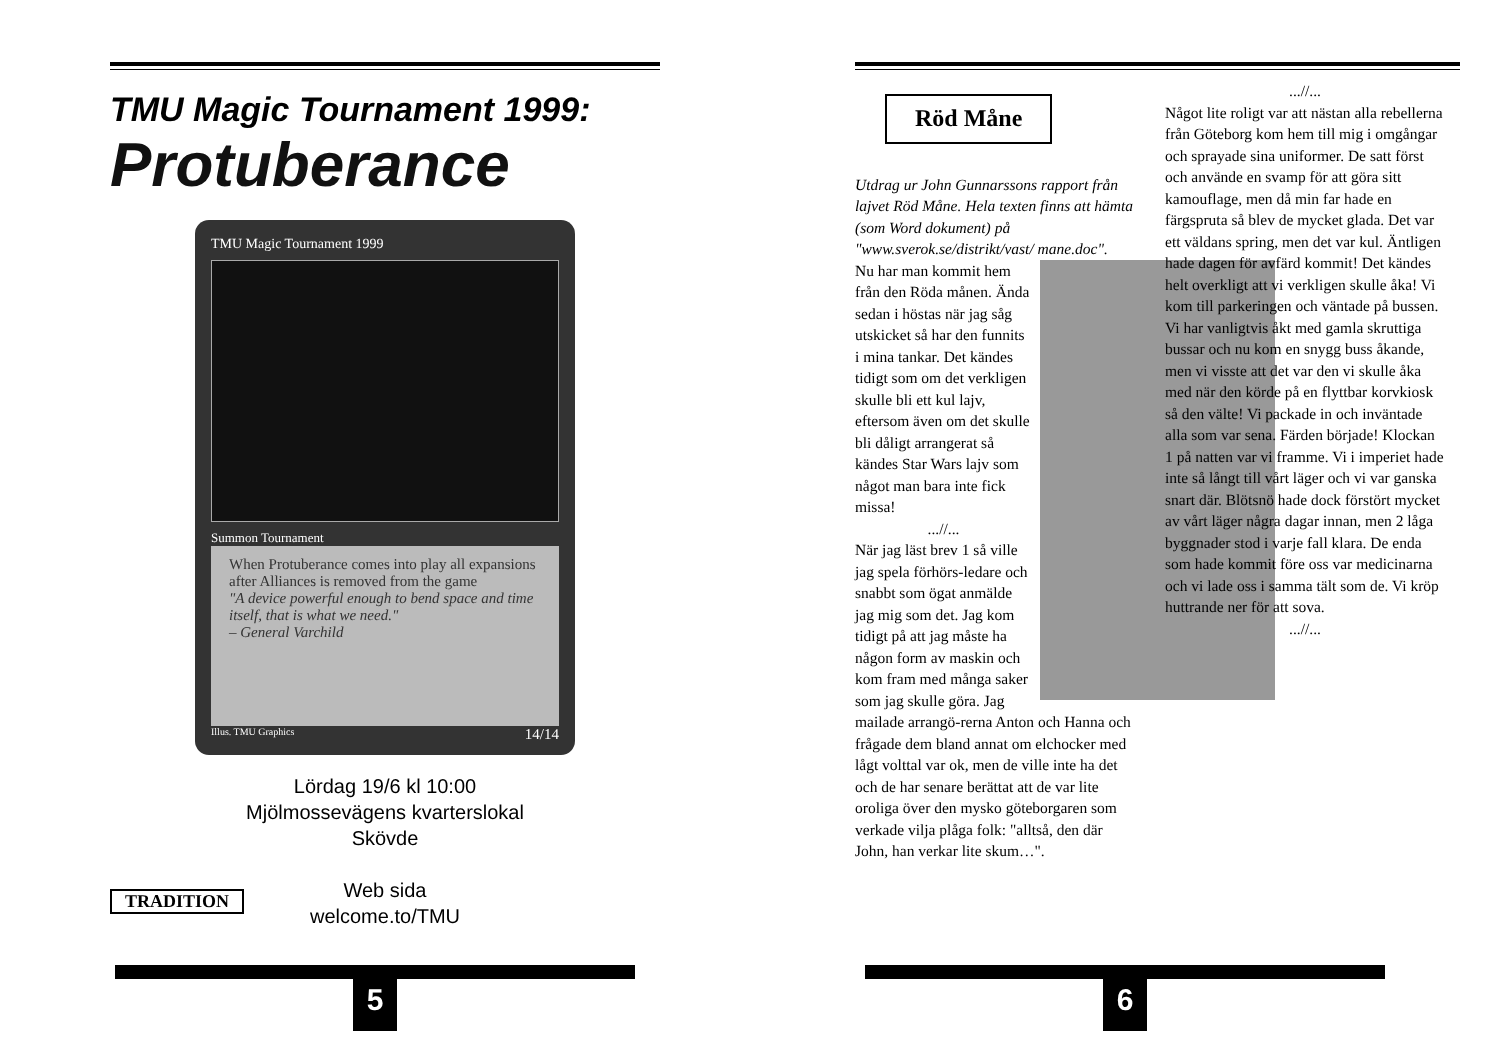TMU Magic Tournament 1999:
Protuberance
TMU Magic Tournament 1999
Summon Tournament
When Protuberance comes into play all expansions after Alliances is removed from the game
"A device powerful enough to bend space and time itself, that is what we need."
– General Varchild
Illus. TMU Graphics 14/14
Lördag 19/6 kl 10:00
Mjölmossevägens kvarterslokal
Skövde
Web sida
welcome.to/TMU
TRADITION
5
Röd Måne
Utdrag ur John Gunnarssons rapport från lajvet Röd Måne. Hela texten finns att hämta (som Word dokument) på "www.sverok.se/distrikt/vast/ mane.doc".
Nu har man kommit hem från den Röda månen. Ända sedan i höstas när jag såg utskicket så har den funnits i mina tankar. Det kändes tidigt som om det verkligen skulle bli ett kul lajv, eftersom även om det skulle bli dåligt arrangerat så kändes Star Wars lajv som något man bara inte fick missa!
...//... När jag läst brev 1 så ville jag spela förhörs-ledare och snabbt som ögat anmälde jag mig som det. Jag kom tidigt på att jag måste ha någon form av maskin och kom fram med många saker som jag skulle göra. Jag mailade arrangö-rerna Anton och Hanna och frågade dem bland annat om elchocker med lågt volttal var ok, men de ville inte ha det och de har senare berättat att de var lite oroliga över den mysko göteborgaren som verkade vilja plåga folk: "alltså, den där John, han verkar lite skum…".
...//... Något lite roligt var att nästan alla rebellerna från Göteborg kom hem till mig i omgångar och sprayade sina uniformer. De satt först och använde en svamp för att göra sitt kamouflage, men då min far hade en färgspruta så blev de mycket glada. Det var ett väldans spring, men det var kul. Äntligen hade dagen för avfärd kommit! Det kändes helt overkligt att vi verkligen skulle åka! Vi kom till parkeringen och väntade på bussen. Vi har vanligtvis åkt med gamla skruttiga bussar och nu kom en snygg buss åkande, men vi visste att det var den vi skulle åka med när den körde på en flyttbar korvkiosk så den välte! Vi packade in och inväntade alla som var sena. Färden började! Klockan 1 på natten var vi framme. Vi i imperiet hade inte så långt till vårt läger och vi var ganska snart där. Blötsnö hade dock förstört mycket av vårt läger några dagar innan, men 2 låga byggnader stod i varje fall klara. De enda som hade kommit före oss var medicinarna och vi lade oss i samma tält som de. Vi kröp huttrande ner för att sova.
...//...
6